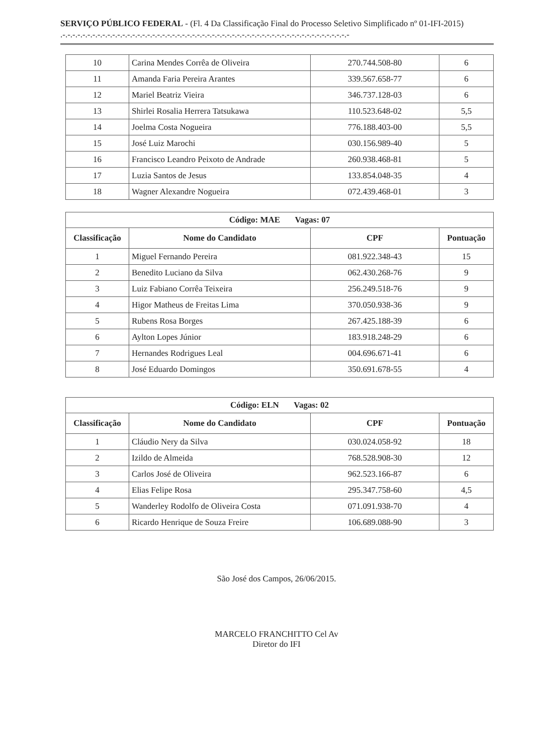SERVIÇO PÚBLICO FEDERAL - (Fl. 4 Da Classificação Final do Processo Seletivo Simplificado nº 01-IFI-2015) .-.-.-.-.-.-.-.-.-.-.-.-.-.-.-.-.-.-.-.-.-.-.-.-.-.-.-.-.-.-.-.-.-.-.-.-.-.-.-.-.-.-.-.-.-.-.-.-.-.-.-.-.-.-.-.-.-.-
| 10 | Carina Mendes Corrêa de Oliveira | 270.744.508-80 | 6 |
| 11 | Amanda Faria Pereira Arantes | 339.567.658-77 | 6 |
| 12 | Mariel Beatriz Vieira | 346.737.128-03 | 6 |
| 13 | Shirlei Rosalia Herrera Tatsukawa | 110.523.648-02 | 5,5 |
| 14 | Joelma Costa Nogueira | 776.188.403-00 | 5,5 |
| 15 | José Luiz Marochi | 030.156.989-40 | 5 |
| 16 | Francisco Leandro Peixoto de Andrade | 260.938.468-81 | 5 |
| 17 | Luzia Santos de Jesus | 133.854.048-35 | 4 |
| 18 | Wagner Alexandre Nogueira | 072.439.468-01 | 3 |
| Código: MAE Vagas: 07 | | | |
| --- | --- | --- | --- |
| Classificação | Nome do Candidato | CPF | Pontuação |
| 1 | Miguel Fernando Pereira | 081.922.348-43 | 15 |
| 2 | Benedito Luciano da Silva | 062.430.268-76 | 9 |
| 3 | Luiz Fabiano Corrêa Teixeira | 256.249.518-76 | 9 |
| 4 | Higor Matheus de Freitas Lima | 370.050.938-36 | 9 |
| 5 | Rubens Rosa Borges | 267.425.188-39 | 6 |
| 6 | Aylton Lopes Júnior | 183.918.248-29 | 6 |
| 7 | Hernandes Rodrigues Leal | 004.696.671-41 | 6 |
| 8 | José Eduardo Domingos | 350.691.678-55 | 4 |
| Código: ELN Vagas: 02 | | | |
| --- | --- | --- | --- |
| Classificação | Nome do Candidato | CPF | Pontuação |
| 1 | Cláudio Nery da Silva | 030.024.058-92 | 18 |
| 2 | Izildo de Almeida | 768.528.908-30 | 12 |
| 3 | Carlos José de Oliveira | 962.523.166-87 | 6 |
| 4 | Elias Felipe Rosa | 295.347.758-60 | 4,5 |
| 5 | Wanderley Rodolfo de Oliveira Costa | 071.091.938-70 | 4 |
| 6 | Ricardo Henrique de Souza Freire | 106.689.088-90 | 3 |
São José dos Campos, 26/06/2015.
MARCELO FRANCHITTO Cel Av
Diretor do IFI